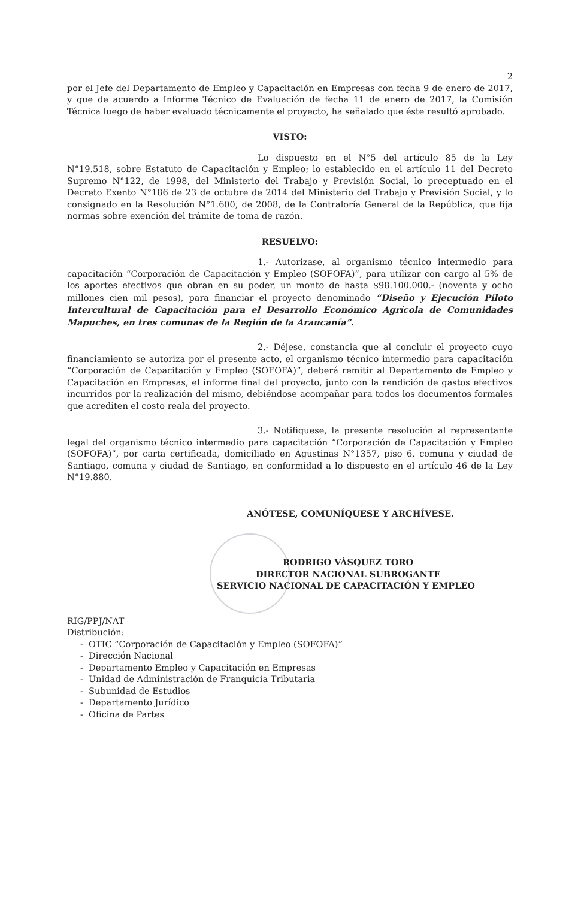2
por el Jefe del Departamento de Empleo y Capacitación en Empresas con fecha 9 de enero de 2017, y que de acuerdo a Informe Técnico de Evaluación de fecha 11 de enero de 2017, la Comisión Técnica luego de haber evaluado técnicamente el proyecto, ha señalado que éste resultó aprobado.
VISTO:
Lo dispuesto en el N°5 del artículo 85 de la Ley N°19.518, sobre Estatuto de Capacitación y Empleo; lo establecido en el artículo 11 del Decreto Supremo N°122, de 1998, del Ministerio del Trabajo y Previsión Social, lo preceptuado en el Decreto Exento N°186 de 23 de octubre de 2014 del Ministerio del Trabajo y Previsión Social, y lo consignado en la Resolución N°1.600, de 2008, de la Contraloría General de la República, que fija normas sobre exención del trámite de toma de razón.
RESUELVO:
1.- Autorizase, al organismo técnico intermedio para capacitación “Corporación de Capacitación y Empleo (SOFOFA)”, para utilizar con cargo al 5% de los aportes efectivos que obran en su poder, un monto de hasta $98.100.000.- (noventa y ocho millones cien mil pesos), para financiar el proyecto denominado “Diseño y Ejecución Piloto Intercultural de Capacitación para el Desarrollo Económico Agrícola de Comunidades Mapuches, en tres comunas de la Región de la Araucanía”.
2.- Déjese, constancia que al concluir el proyecto cuyo financiamiento se autoriza por el presente acto, el organismo técnico intermedio para capacitación “Corporación de Capacitación y Empleo (SOFOFA)”, deberá remitir al Departamento de Empleo y Capacitación en Empresas, el informe final del proyecto, junto con la rendición de gastos efectivos incurridos por la realización del mismo, debiéndose acompañar para todos los documentos formales que acrediten el costo reala del proyecto.
3.- Notifiquese, la presente resolución al representante legal del organismo técnico intermedio para capacitación “Corporación de Capacitación y Empleo (SOFOFA)”, por carta certificada, domiciliado en Agustinas N°1357, piso 6, comuna y ciudad de Santiago, comuna y ciudad de Santiago, en conformidad a lo dispuesto en el artículo 46 de la Ley N°19.880.
ANÓTESE, COMUNÍQUESE Y ARCHÍVESE.
RODRIGO VÁSQUEZ TORO
DIRECTOR NACIONAL SUBROGANTE
SERVICIO NACIONAL DE CAPACITACIÓN Y EMPLEO
RIG/PPJ/NAT
Distribución:
- OTIC “Corporación de Capacitación y Empleo (SOFOFA)”
- Dirección Nacional
- Departamento Empleo y Capacitación en Empresas
- Unidad de Administración de Franquicia Tributaria
- Subunidad de Estudios
- Departamento Jurídico
- Oficina de Partes